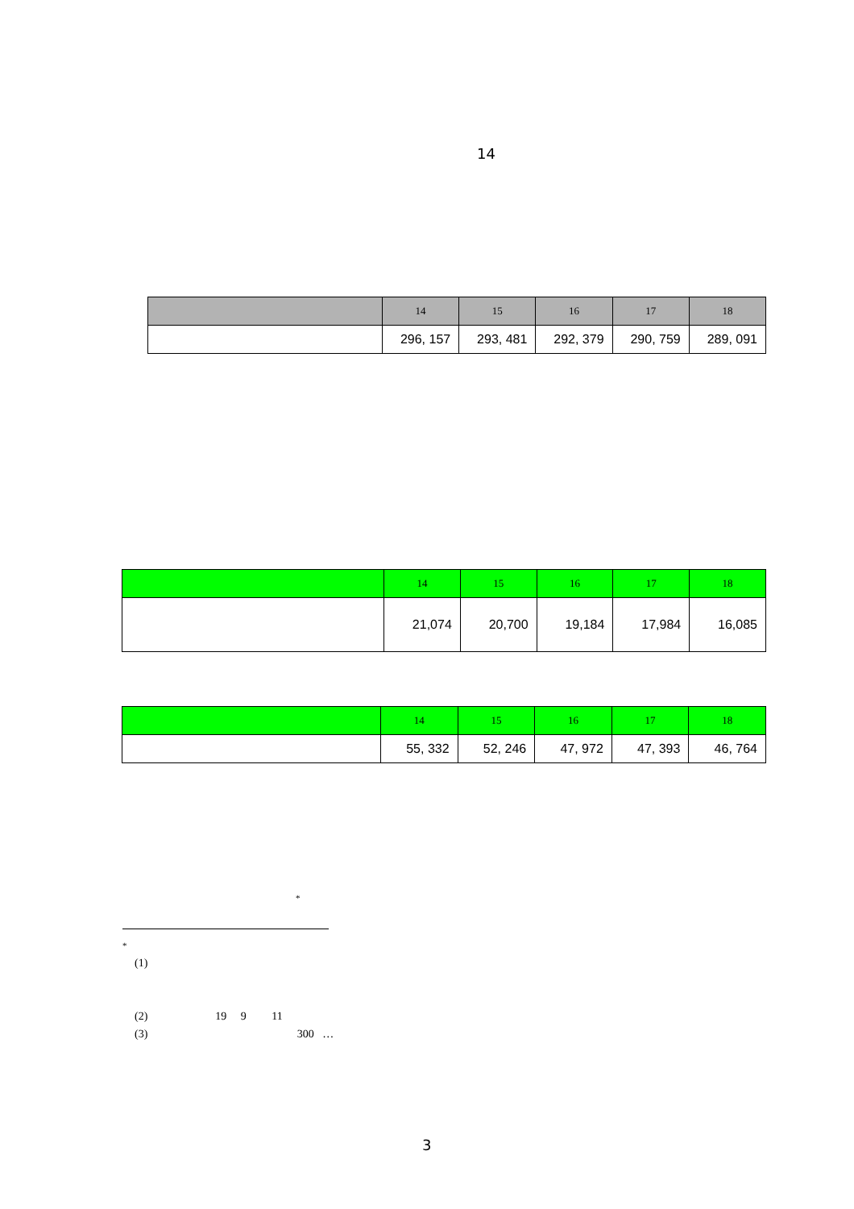14
| | 14 | 15 | 16 | 17 | 18 |
| --- | --- | --- | --- | --- | --- |
| | 296, 157 | 293, 481 | 292, 379 | 290, 759 | 289, 091 |
| | 14 | 15 | 16 | 17 | 18 |
| --- | --- | --- | --- | --- | --- |
| | 21,074 | 20,700 | 19,184 | 17,984 | 16,085 |
| | 14 | 15 | 16 | 17 | 18 |
| --- | --- | --- | --- | --- | --- |
| | 55, 332 | 52, 246 | 47, 972 | 47, 393 | 46, 764 |
*
*
(1)
(2) 19 9 11
(3) 300 …
3